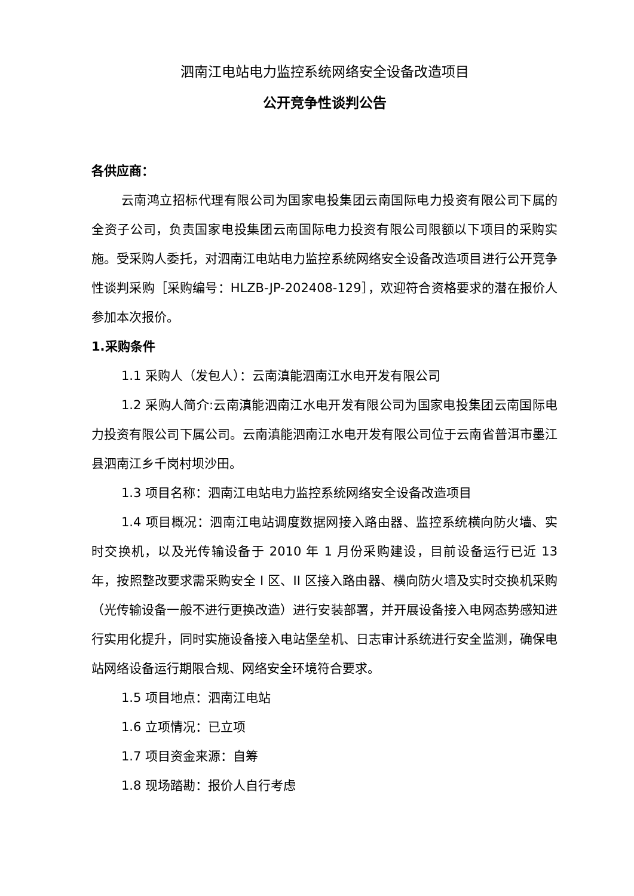泗南江电站电力监控系统网络安全设备改造项目
公开竞争性谈判公告
各供应商：
云南鸿立招标代理有限公司为国家电投集团云南国际电力投资有限公司下属的全资子公司，负责国家电投集团云南国际电力投资有限公司限额以下项目的采购实施。受采购人委托，对泗南江电站电力监控系统网络安全设备改造项目进行公开竞争性谈判采购［采购编号：HLZB-JP-202408-129］，欢迎符合资格要求的潜在报价人参加本次报价。
1.采购条件
1.1 采购人（发包人）：云南滇能泗南江水电开发有限公司
1.2 采购人简介:云南滇能泗南江水电开发有限公司为国家电投集团云南国际电力投资有限公司下属公司。云南滇能泗南江水电开发有限公司位于云南省普洱市墨江县泗南江乡千岗村坝沙田。
1.3 项目名称：泗南江电站电力监控系统网络安全设备改造项目
1.4 项目概况：泗南江电站调度数据网接入路由器、监控系统横向防火墙、实时交换机，以及光传输设备于 2010 年 1 月份采购建设，目前设备运行已近 13 年，按照整改要求需采购安全 I 区、II 区接入路由器、横向防火墙及实时交换机采购（光传输设备一般不进行更换改造）进行安装部署，并开展设备接入电网态势感知进行实用化提升，同时实施设备接入电站堡垒机、日志审计系统进行安全监测，确保电站网络设备运行期限合规、网络安全环境符合要求。
1.5 项目地点：泗南江电站
1.6 立项情况：已立项
1.7 项目资金来源：自筹
1.8 现场踏勘：报价人自行考虑